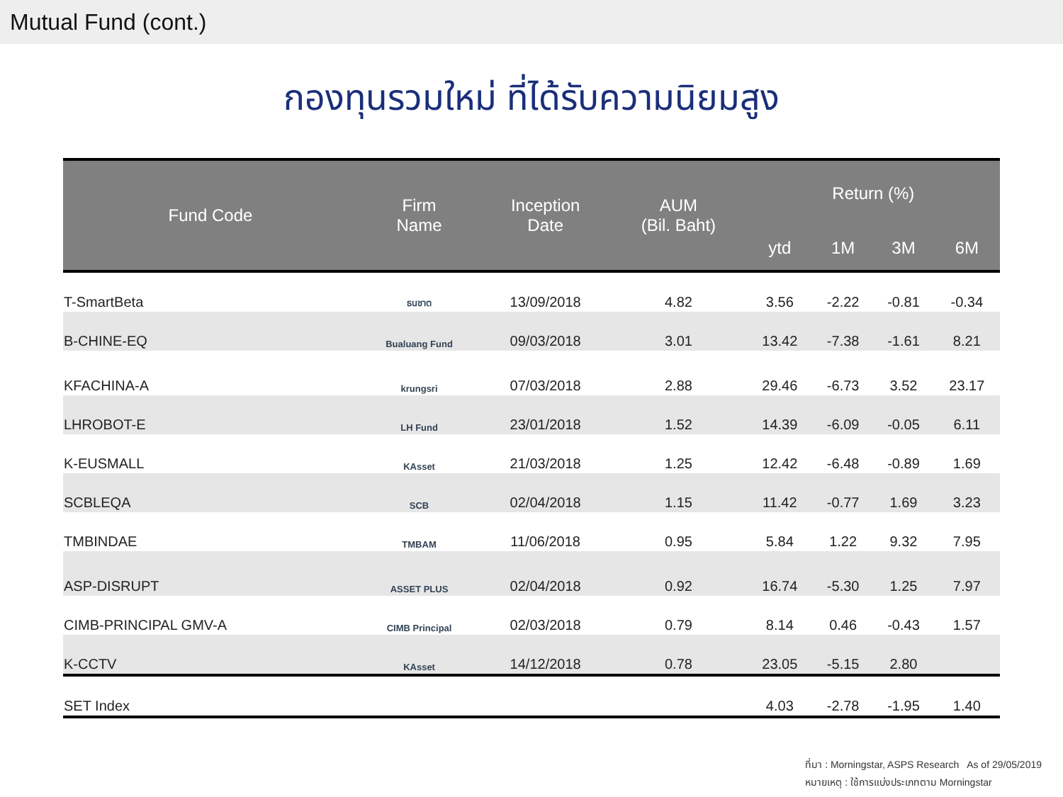Mutual Fund (cont.)
กองทุนรวมใหม่ ที่ได้รับความนิยมสูง
| Fund Code | Firm Name | Inception Date | AUM (Bil. Baht) | Return (%) | | | |
| --- | --- | --- | --- | --- | --- | --- | --- |
| | | | | ytd | 1M | 3M | 6M |
| T-SmartBeta | ธนชาต | 13/09/2018 | 4.82 | 3.56 | -2.22 | -0.81 | -0.34 |
| B-CHINE-EQ | Bualuang Fund | 09/03/2018 | 3.01 | 13.42 | -7.38 | -1.61 | 8.21 |
| KFACHINA-A | krungsri | 07/03/2018 | 2.88 | 29.46 | -6.73 | 3.52 | 23.17 |
| LHROBOT-E | LH Fund | 23/01/2018 | 1.52 | 14.39 | -6.09 | -0.05 | 6.11 |
| K-EUSMALL | KAsset | 21/03/2018 | 1.25 | 12.42 | -6.48 | -0.89 | 1.69 |
| SCBLEQA | SCB | 02/04/2018 | 1.15 | 11.42 | -0.77 | 1.69 | 3.23 |
| TMBINDAE | TMBAM | 11/06/2018 | 0.95 | 5.84 | 1.22 | 9.32 | 7.95 |
| ASP-DISRUPT | ASSET PLUS | 02/04/2018 | 0.92 | 16.74 | -5.30 | 1.25 | 7.97 |
| CIMB-PRINCIPAL GMV-A | CIMB Principal | 02/03/2018 | 0.79 | 8.14 | 0.46 | -0.43 | 1.57 |
| K-CCTV | KAsset | 14/12/2018 | 0.78 | 23.05 | -5.15 | 2.80 | |
| SET Index | | | | 4.03 | -2.78 | -1.95 | 1.40 |
ที่มา : Morningstar, ASPS Research As of 29/05/2019
หมายเหตุ : ใช้การแบ่งประเภทตาม Morningstar